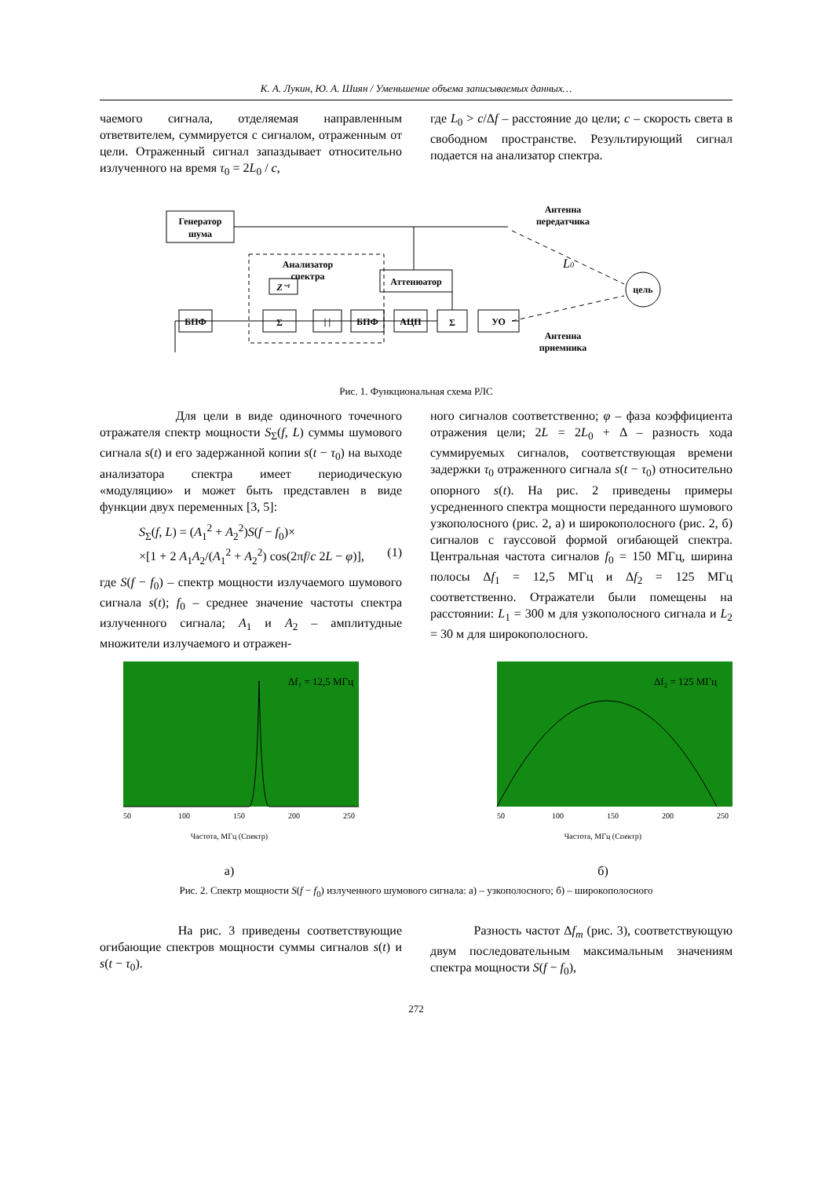К. А. Лукин, Ю. А. Шиян / Уменьшение объема записываемых данных…
чаемого сигнала, отделяемая направленным ответвителем, суммируется с сигналом, отраженным от цели. Отраженный сигнал запаздывает относительно излученного на время τ<sub>0</sub> = 2L<sub>0</sub> / c,
где L<sub>0</sub> > c/Δf – расстояние до цели; c – скорость света в свободном пространстве. Результирующий сигнал подается на анализатор спектра.
Генератор
шума
Антенна
передатчика
Аттенюатор
Анализатор
спектра
L0
цель
Антенна
приемника
БПФ
Σ
Z⁻¹
| |
БПФ
АЦП
Σ
УО
Рис. 1. Функциональная схема РЛС
Для цели в виде одиночного точечного отражателя спектр мощности S<sub>Σ</sub>(f, L) суммы шумового сигнала s(t) и его задержанной копии s(t − τ<sub>0</sub>) на выходе анализатора спектра имеет периодическую «модуляцию» и может быть представлен в виде функции двух переменных [3, 5]:
S<sub>Σ</sub>(f, L) = (A<sub>1</sub><sup>2</sup> + A<sub>2</sub><sup>2</sup>)S(f − f<sub>0</sub>)×
×[1 + 2 A<sub>1</sub>A<sub>2</sub>/(A<sub>1</sub><sup>2</sup> + A<sub>2</sub><sup>2</sup>) cos(2πf/c 2L − φ)], (1)
где S(f − f<sub>0</sub>) – спектр мощности излучаемого шумового сигнала s(t); f<sub>0</sub> – среднее значение частоты спектра излученного сигнала; A<sub>1</sub> и A<sub>2</sub> – амплитудные множители излучаемого и отражен-
ного сигналов соответственно; φ – фаза коэффициента отражения цели; 2L = 2L<sub>0</sub> + Δ – разность хода суммируемых сигналов, соответствующая времени задержки τ<sub>0</sub> отраженного сигнала s(t − τ<sub>0</sub>) относительно опорного s(t). На рис. 2 приведены примеры усредненного спектра мощности переданного шумового узкополосного (рис. 2, а) и широкополосного (рис. 2, б) сигналов с гауссовой формой огибающей спектра. Центральная частота сигналов f<sub>0</sub> = 150 МГц, ширина полосы Δf<sub>1</sub> = 12,5 МГц и Δf<sub>2</sub> = 125 МГц соответственно. Отражатели были помещены на расстоянии: L<sub>1</sub> = 300 м для узкополосного сигнала и L<sub>2</sub> = 30 м для широкополосного.
Δf₁ = 12,5 МГц
50
100
150
200
250
Частота, МГц (Спектр)
а)
Δf₂ = 125 МГц
50
100
150
200
250
Частота, МГц (Спектр)
б)
Рис. 2. Спектр мощности S(f − f<sub>0</sub>) излученного шумового сигнала: а) – узкополосного; б) – широкополосного
На рис. 3 приведены соответствующие огибающие спектров мощности суммы сигналов s(t) и s(t − τ<sub>0</sub>).
Разность частот Δf<sub>m</sub> (рис. 3), соответствующую двум последовательным максимальным значениям спектра мощности S(f − f<sub>0</sub>),
272